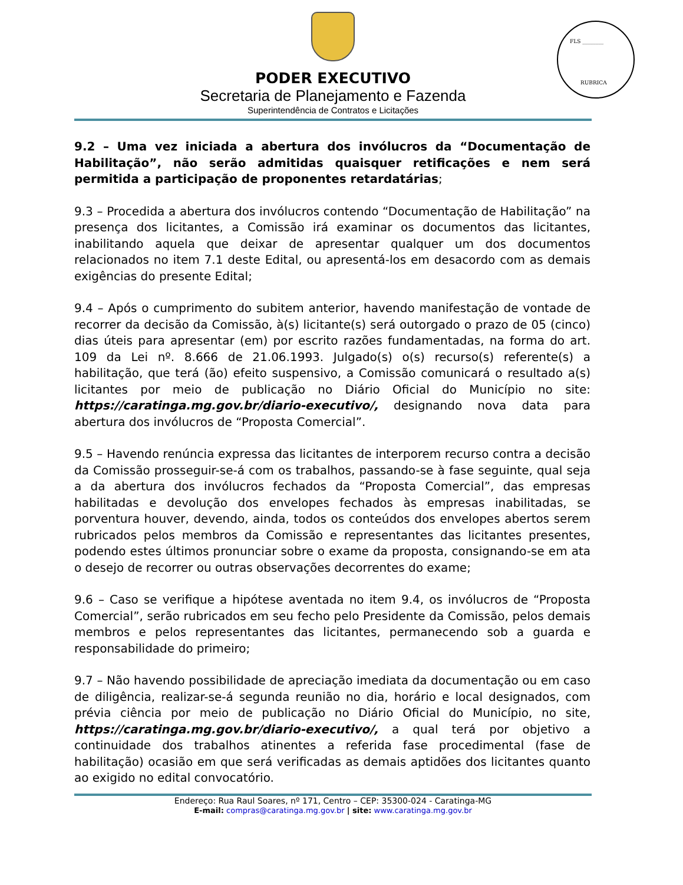PODER EXECUTIVO
Secretaria de Planejamento e Fazenda
Superintendência de Contratos e Licitações
FLS ________
RUBRICA
9.2 – Uma vez iniciada a abertura dos invólucros da “Documentação de Habilitação”, não serão admitidas quaisquer retificações e nem será permitida a participação de proponentes retardatárias;
9.3 – Procedida a abertura dos invólucros contendo “Documentação de Habilitação” na presença dos licitantes, a Comissão irá examinar os documentos das licitantes, inabilitando aquela que deixar de apresentar qualquer um dos documentos relacionados no item 7.1 deste Edital, ou apresentá-los em desacordo com as demais exigências do presente Edital;
9.4 – Após o cumprimento do subitem anterior, havendo manifestação de vontade de recorrer da decisão da Comissão, à(s) licitante(s) será outorgado o prazo de 05 (cinco) dias úteis para apresentar (em) por escrito razões fundamentadas, na forma do art. 109 da Lei nº. 8.666 de 21.06.1993. Julgado(s) o(s) recurso(s) referente(s) a habilitação, que terá (ão) efeito suspensivo, a Comissão comunicará o resultado a(s) licitantes por meio de publicação no Diário Oficial do Município no site: https://caratinga.mg.gov.br/diario-executivo/, designando nova data para abertura dos invólucros de “Proposta Comercial”.
9.5 – Havendo renúncia expressa das licitantes de interporem recurso contra a decisão da Comissão prosseguir-se-á com os trabalhos, passando-se à fase seguinte, qual seja a da abertura dos invólucros fechados da “Proposta Comercial”, das empresas habilitadas e devolução dos envelopes fechados às empresas inabilitadas, se porventura houver, devendo, ainda, todos os conteúdos dos envelopes abertos serem rubricados pelos membros da Comissão e representantes das licitantes presentes, podendo estes últimos pronunciar sobre o exame da proposta, consignando-se em ata o desejo de recorrer ou outras observações decorrentes do exame;
9.6 – Caso se verifique a hipótese aventada no item 9.4, os invólucros de “Proposta Comercial”, serão rubricados em seu fecho pelo Presidente da Comissão, pelos demais membros e pelos representantes das licitantes, permanecendo sob a guarda e responsabilidade do primeiro;
9.7 – Não havendo possibilidade de apreciação imediata da documentação ou em caso de diligência, realizar-se-á segunda reunião no dia, horário e local designados, com prévia ciência por meio de publicação no Diário Oficial do Município, no site, https://caratinga.mg.gov.br/diario-executivo/, a qual terá por objetivo a continuidade dos trabalhos atinentes a referida fase procedimental (fase de habilitação) ocasião em que será verificadas as demais aptidões dos licitantes quanto ao exigido no edital convocatório.
Endereço: Rua Raul Soares, nº 171, Centro – CEP: 35300-024 - Caratinga-MG
E-mail: compras@caratinga.mg.gov.br | site: www.caratinga.mg.gov.br